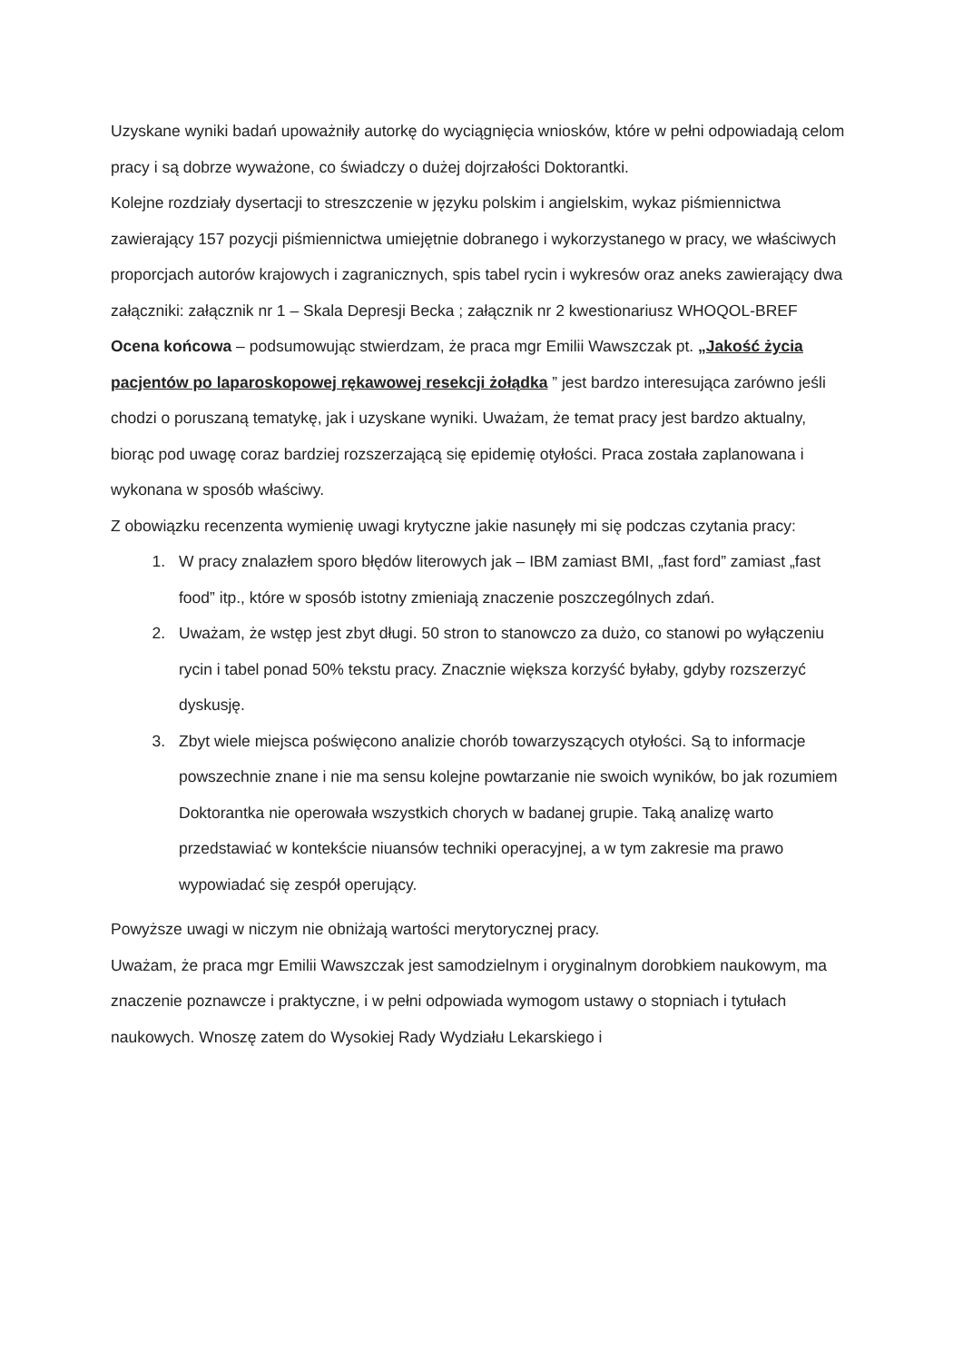Uzyskane wyniki badań upoważniły autorkę do wyciągnięcia wniosków, które w pełni odpowiadają celom pracy i są dobrze wyważone, co świadczy o dużej dojrzałości Doktorantki.
Kolejne rozdziały dysertacji to streszczenie w języku polskim i angielskim, wykaz piśmiennictwa zawierający 157 pozycji piśmiennictwa umiejętnie dobranego i wykorzystanego w pracy, we właściwych proporcjach autorów krajowych i zagranicznych, spis tabel rycin i wykresów oraz aneks zawierający dwa załączniki: załącznik nr 1 – Skala Depresji Becka ; załącznik nr 2 kwestionariusz WHOQOL-BREF
Ocena końcowa – podsumowując stwierdzam, że praca mgr Emilii Wawszczak pt. „Jakość życia pacjentów po laparoskopowej rękawowej resekcji żołądka ” jest bardzo interesująca zarówno jeśli chodzi o poruszaną tematykę, jak i uzyskane wyniki. Uważam, że temat pracy jest bardzo aktualny, biorąc pod uwagę coraz bardziej rozszerzającą się epidemię otyłości. Praca została zaplanowana i wykonana w sposób właściwy.
Z obowiązku recenzenta wymienię uwagi krytyczne jakie nasunęły mi się podczas czytania pracy:
1. W pracy znalazłem sporo błędów literowych jak – IBM zamiast BMI, „fast ford” zamiast „fast food” itp., które w sposób istotny zmieniają znaczenie poszczególnych zdań.
2. Uważam, że wstęp jest zbyt długi. 50 stron to stanowczo za dużo, co stanowi po wyłączeniu rycin i tabel ponad 50% tekstu pracy. Znacznie większa korzyść byłaby, gdyby rozszerzyć dyskusję.
3. Zbyt wiele miejsca poświęcono analizie chorób towarzyszących otyłości. Są to informacje powszechnie znane i nie ma sensu kolejne powtarzanie nie swoich wyników, bo jak rozumiem Doktorantka nie operowała wszystkich chorych w badanej grupie. Taką analizę warto przedstawiać w kontekście niuansów techniki operacyjnej, a w tym zakresie ma prawo wypowiadać się zespół operujący.
Powyższe uwagi w niczym nie obniżają wartości merytorycznej pracy.
Uważam, że praca mgr Emilii Wawszczak jest samodzielnym i oryginalnym dorobkiem naukowym, ma znaczenie poznawcze i praktyczne, i w pełni odpowiada wymogom ustawy o stopniach i tytułach naukowych. Wnoszę zatem do Wysokiej Rady Wydziału Lekarskiego i